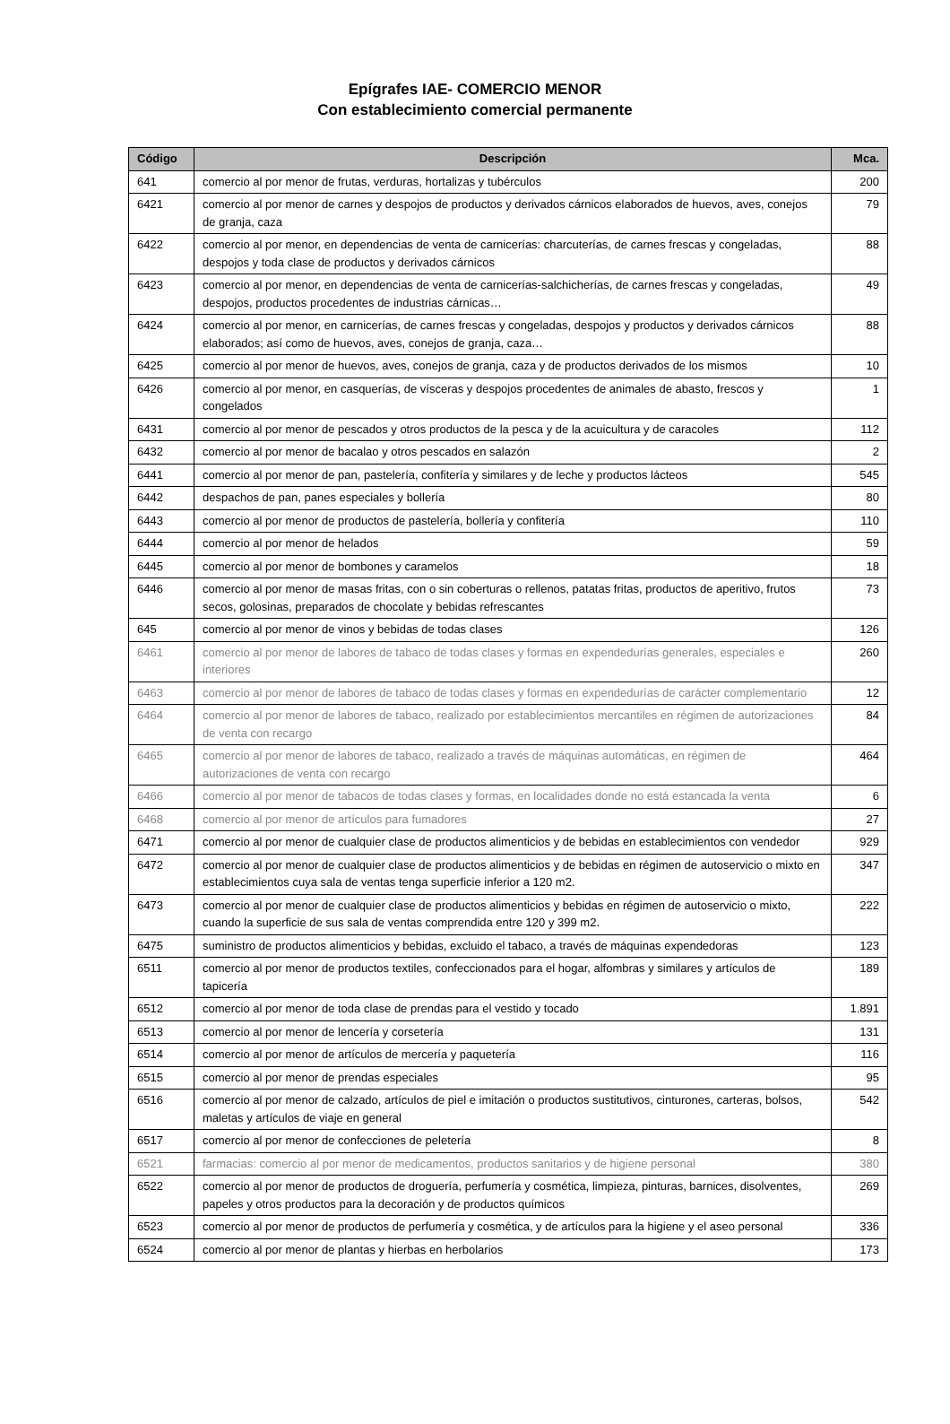Epígrafes IAE- COMERCIO MENOR
Con establecimiento comercial permanente
| Código | Descripción | Mca. |
| --- | --- | --- |
| 641 | comercio al por menor de frutas, verduras, hortalizas y tubérculos | 200 |
| 6421 | comercio al por menor de carnes y despojos de productos y derivados cárnicos elaborados de huevos, aves, conejos de granja, caza | 79 |
| 6422 | comercio al por menor, en dependencias de venta de carnicerías: charcuterías, de carnes frescas y congeladas, despojos y toda clase de productos y derivados cárnicos | 88 |
| 6423 | comercio al por menor, en dependencias de venta de carnicerías-salchicherías, de carnes frescas y congeladas, despojos, productos procedentes de industrias cárnicas… | 49 |
| 6424 | comercio al por menor, en carnicerías, de carnes frescas y congeladas, despojos y productos y derivados cárnicos elaborados; así como de huevos, aves, conejos de granja, caza… | 88 |
| 6425 | comercio al por menor de huevos, aves, conejos de granja, caza y de productos derivados de los mismos | 10 |
| 6426 | comercio al por menor, en casquerías, de vísceras y despojos procedentes de animales de abasto, frescos y congelados | 1 |
| 6431 | comercio al por menor de pescados y otros productos de la pesca y de la acuicultura y de caracoles | 112 |
| 6432 | comercio al por menor de bacalao y otros pescados en salazón | 2 |
| 6441 | comercio al por menor de pan, pastelería, confitería y similares y de leche y productos lácteos | 545 |
| 6442 | despachos de pan, panes especiales y bollería | 80 |
| 6443 | comercio al por menor de productos de pastelería, bollería y confitería | 110 |
| 6444 | comercio al por menor de helados | 59 |
| 6445 | comercio al por menor de bombones y caramelos | 18 |
| 6446 | comercio al por menor de masas fritas, con o sin coberturas o rellenos, patatas fritas, productos de aperitivo, frutos secos, golosinas, preparados de chocolate y bebidas refrescantes | 73 |
| 645 | comercio al por menor de vinos y bebidas de todas clases | 126 |
| 6461 | comercio al por menor de labores de tabaco de todas clases y formas en expendedurías generales, especiales e interiores | 260 |
| 6463 | comercio al por menor de labores de tabaco de todas clases y formas en expendedurías de carácter complementario | 12 |
| 6464 | comercio al por menor de labores de tabaco, realizado por establecimientos mercantiles en régimen de autorizaciones de venta con recargo | 84 |
| 6465 | comercio al por menor de labores de tabaco, realizado a través de máquinas automáticas, en régimen de autorizaciones de venta con recargo | 464 |
| 6466 | comercio al por menor de tabacos de todas clases y formas, en localidades donde no está estancada la venta | 6 |
| 6468 | comercio al por menor de artículos para fumadores | 27 |
| 6471 | comercio al por menor de cualquier clase de productos alimenticios y de bebidas en establecimientos con vendedor | 929 |
| 6472 | comercio al por menor de cualquier clase de productos alimenticios y de bebidas en régimen de autoservicio o mixto en establecimientos cuya sala de ventas tenga superficie inferior a 120 m2. | 347 |
| 6473 | comercio al por menor de cualquier clase de productos alimenticios y bebidas en régimen de autoservicio o mixto, cuando la superficie de sus sala de ventas comprendida entre 120 y 399 m2. | 222 |
| 6475 | suministro de productos alimenticios y bebidas, excluido el tabaco, a través de máquinas expendedoras | 123 |
| 6511 | comercio al por menor de productos textiles, confeccionados para el hogar, alfombras y similares y artículos de tapicería | 189 |
| 6512 | comercio al por menor de toda clase de prendas para el vestido y tocado | 1.891 |
| 6513 | comercio al por menor de lencería y corsetería | 131 |
| 6514 | comercio al por menor de artículos de mercería y paquetería | 116 |
| 6515 | comercio al por menor de prendas especiales | 95 |
| 6516 | comercio al por menor de calzado, artículos de piel e imitación o productos sustitutivos, cinturones, carteras, bolsos, maletas y artículos de viaje en general | 542 |
| 6517 | comercio al por menor de confecciones de peletería | 8 |
| 6521 | farmacias: comercio al por menor de medicamentos, productos sanitarios y de higiene personal | 380 |
| 6522 | comercio al por menor de productos de droguería, perfumería y cosmética, limpieza, pinturas, barnices, disolventes, papeles y otros productos para la decoración y de productos químicos | 269 |
| 6523 | comercio al por menor de productos de perfumería y cosmética, y de artículos para la higiene y el aseo personal | 336 |
| 6524 | comercio al por menor de plantas y hierbas en herbolarios | 173 |